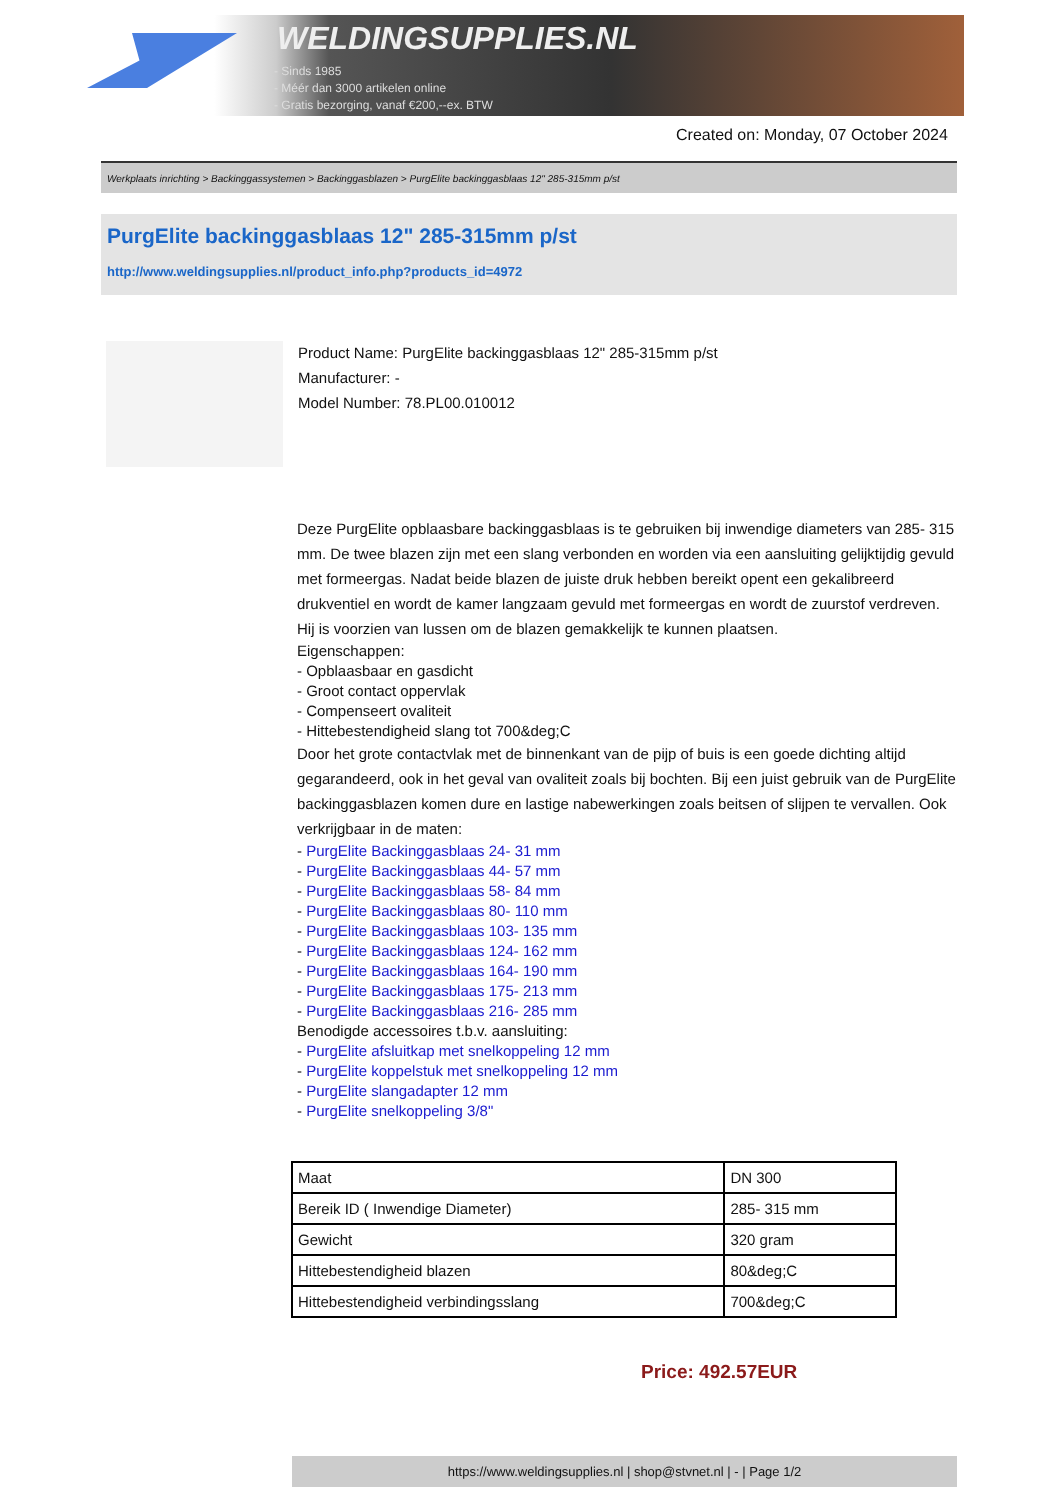WELDINGSUPPLIES.NL
- Sinds 1985
- Méér dan 3000 artikelen online
- Gratis bezorging, vanaf €200,--ex. BTW
Created on: Monday, 07 October 2024
Werkplaats inrichting > Backinggassystemen > Backinggasblazen > PurgElite backinggasblaas 12" 285-315mm p/st
PurgElite backinggasblaas 12" 285-315mm p/st
http://www.weldingsupplies.nl/product_info.php?products_id=4972
Product Name: PurgElite backinggasblaas 12" 285-315mm p/st
Manufacturer: -
Model Number: 78.PL00.010012
Deze PurgElite opblaasbare backinggasblaas is te gebruiken bij inwendige diameters van 285- 315 mm. De twee blazen zijn met een slang verbonden en worden via een aansluiting gelijktijdig gevuld met formeergas. Nadat beide blazen de juiste druk hebben bereikt opent een gekalibreerd drukventiel en wordt de kamer langzaam gevuld met formeergas en wordt de zuurstof verdreven. Hij is voorzien van lussen om de blazen gemakkelijk te kunnen plaatsen.
Eigenschappen:
- Opblaasbaar en gasdicht
- Groot contact oppervlak
- Compenseert ovaliteit
- Hittebestendigheid slang tot 700&deg;C
Door het grote contactvlak met de binnenkant van de pijp of buis is een goede dichting altijd gegarandeerd, ook in het geval van ovaliteit zoals bij bochten. Bij een juist gebruik van de PurgElite backinggasblazen komen dure en lastige nabewerkingen zoals beitsen of slijpen te vervallen. Ook verkrijgbaar in de maten:
- PurgElite Backinggasblaas 24- 31 mm
- PurgElite Backinggasblaas 44- 57 mm
- PurgElite Backinggasblaas 58- 84 mm
- PurgElite Backinggasblaas 80- 110 mm
- PurgElite Backinggasblaas 103- 135 mm
- PurgElite Backinggasblaas 124- 162 mm
- PurgElite Backinggasblaas 164- 190 mm
- PurgElite Backinggasblaas 175- 213 mm
- PurgElite Backinggasblaas 216- 285 mm
Benodigde accessoires t.b.v. aansluiting:
- PurgElite afsluitkap met snelkoppeling 12 mm
- PurgElite koppelstuk met snelkoppeling 12 mm
- PurgElite slangadapter 12 mm
- PurgElite snelkoppeling 3/8"
| Maat | DN 300 |
| Bereik ID ( Inwendige Diameter) | 285- 315 mm |
| Gewicht | 320 gram |
| Hittebestendigheid blazen | 80&deg;C |
| Hittebestendigheid verbindingsslang | 700&deg;C |
Price: 492.57EUR
https://www.weldingsupplies.nl | shop@stvnet.nl | - | Page 1/2